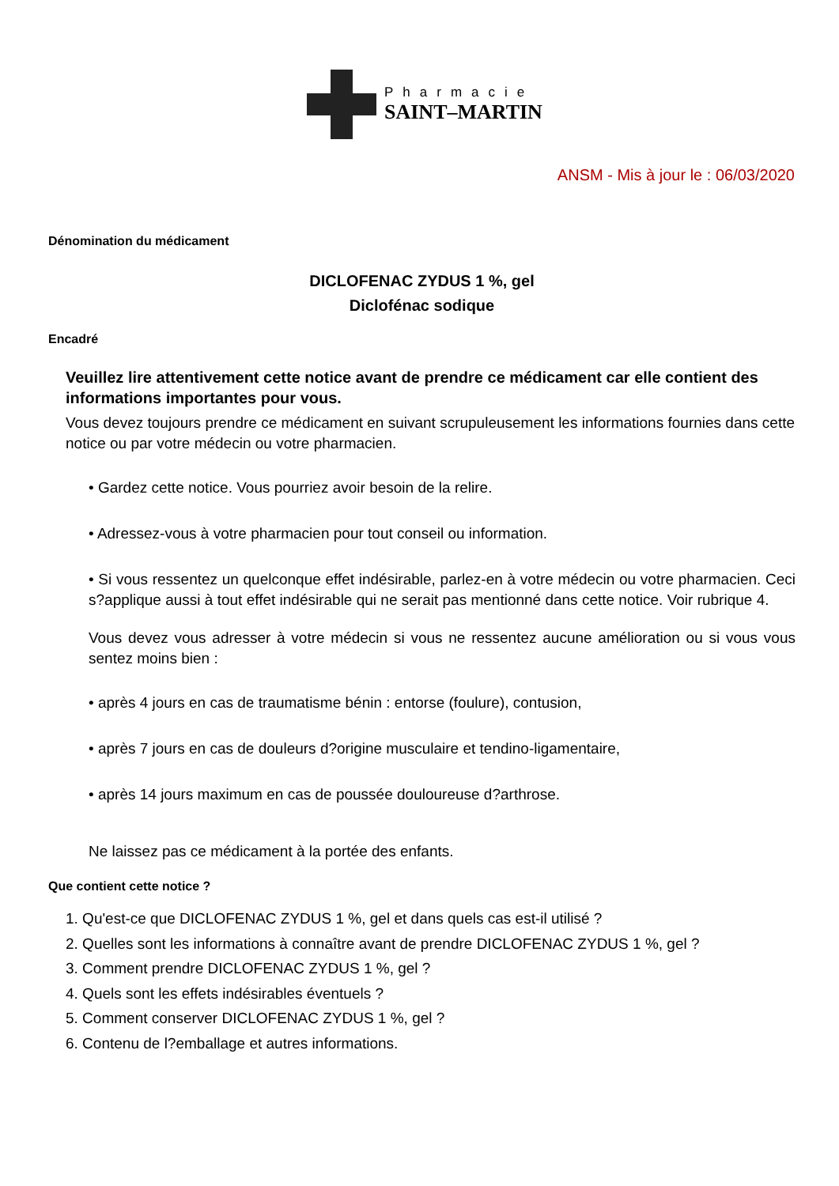Pharmacie
SAINT–MARTIN
ANSM - Mis à jour le : 06/03/2020
Dénomination du médicament
DICLOFENAC ZYDUS 1 %, gel
Diclofénac sodique
Encadré
Veuillez lire attentivement cette notice avant de prendre ce médicament car elle contient des informations importantes pour vous.
Vous devez toujours prendre ce médicament en suivant scrupuleusement les informations fournies dans cette notice ou par votre médecin ou votre pharmacien.
• Gardez cette notice. Vous pourriez avoir besoin de la relire.
• Adressez-vous à votre pharmacien pour tout conseil ou information.
• Si vous ressentez un quelconque effet indésirable, parlez-en à votre médecin ou votre pharmacien. Ceci s?applique aussi à tout effet indésirable qui ne serait pas mentionné dans cette notice. Voir rubrique 4.
Vous devez vous adresser à votre médecin si vous ne ressentez aucune amélioration ou si vous vous sentez moins bien :
• après 4 jours en cas de traumatisme bénin : entorse (foulure), contusion,
• après 7 jours en cas de douleurs d?origine musculaire et tendino-ligamentaire,
• après 14 jours maximum en cas de poussée douloureuse d?arthrose.
Ne laissez pas ce médicament à la portée des enfants.
Que contient cette notice ?
1. Qu'est-ce que DICLOFENAC ZYDUS 1 %, gel et dans quels cas est-il utilisé ?
2. Quelles sont les informations à connaître avant de prendre DICLOFENAC ZYDUS 1 %, gel ?
3. Comment prendre DICLOFENAC ZYDUS 1 %, gel ?
4. Quels sont les effets indésirables éventuels ?
5. Comment conserver DICLOFENAC ZYDUS 1 %, gel ?
6. Contenu de l?emballage et autres informations.